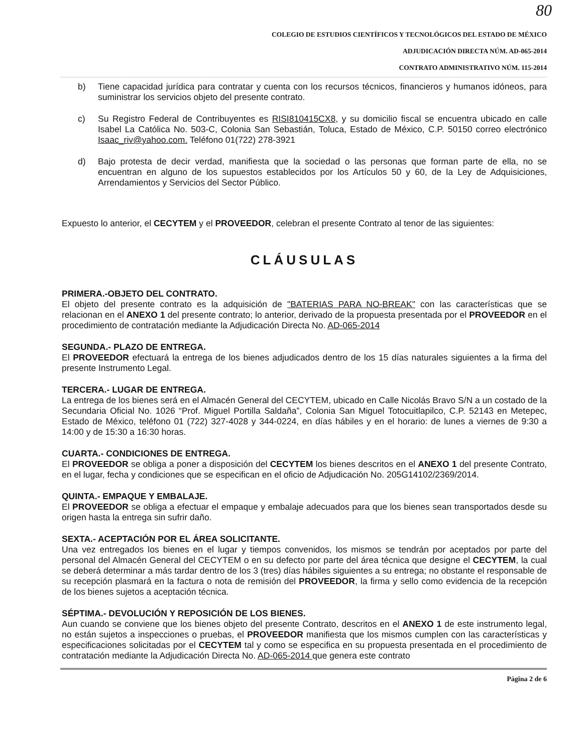80
COLEGIO DE ESTUDIOS CIENTÍFICOS Y TECNOLÓGICOS DEL ESTADO DE MÉXICO
ADJUDICACIÓN DIRECTA NÚM. AD-065-2014
CONTRATO ADMINISTRATIVO NÚM. 115-2014
b) Tiene capacidad jurídica para contratar y cuenta con los recursos técnicos, financieros y humanos idóneos, para suministrar los servicios objeto del presente contrato.
c) Su Registro Federal de Contribuyentes es RISI810415CX8, y su domicilio fiscal se encuentra ubicado en calle Isabel La Católica No. 503-C, Colonia San Sebastián, Toluca, Estado de México, C.P. 50150 correo electrónico Isaac_riv@yahoo.com. Teléfono 01(722) 278-3921
d) Bajo protesta de decir verdad, manifiesta que la sociedad o las personas que forman parte de ella, no se encuentran en alguno de los supuestos establecidos por los Artículos 50 y 60, de la Ley de Adquisiciones, Arrendamientos y Servicios del Sector Público.
Expuesto lo anterior, el CECYTEM y el PROVEEDOR, celebran el presente Contrato al tenor de las siguientes:
CLÁUSULAS
PRIMERA.-OBJETO DEL CONTRATO.
El objeto del presente contrato es la adquisición de "BATERIAS PARA NO-BREAK" con las características que se relacionan en el ANEXO 1 del presente contrato; lo anterior, derivado de la propuesta presentada por el PROVEEDOR en el procedimiento de contratación mediante la Adjudicación Directa No. AD-065-2014
SEGUNDA.- PLAZO DE ENTREGA.
El PROVEEDOR efectuará la entrega de los bienes adjudicados dentro de los 15 días naturales siguientes a la firma del presente Instrumento Legal.
TERCERA.- LUGAR DE ENTREGA.
La entrega de los bienes será en el Almacén General del CECYTEM, ubicado en Calle Nicolás Bravo S/N a un costado de la Secundaria Oficial No. 1026 “Prof. Miguel Portilla Saldaña”, Colonia San Miguel Totocuitlapilco, C.P. 52143 en Metepec, Estado de México, teléfono 01 (722) 327-4028 y 344-0224, en días hábiles y en el horario: de lunes a viernes de 9:30 a 14:00 y de 15:30 a 16:30 horas.
CUARTA.- CONDICIONES DE ENTREGA.
El PROVEEDOR se obliga a poner a disposición del CECYTEM los bienes descritos en el ANEXO 1 del presente Contrato, en el lugar, fecha y condiciones que se especifican en el oficio de Adjudicación No. 205G14102/2369/2014.
QUINTA.- EMPAQUE Y EMBALAJE.
El PROVEEDOR se obliga a efectuar el empaque y embalaje adecuados para que los bienes sean transportados desde su origen hasta la entrega sin sufrir daño.
SEXTA.- ACEPTACIÓN POR EL ÁREA SOLICITANTE.
Una vez entregados los bienes en el lugar y tiempos convenidos, los mismos se tendrán por aceptados por parte del personal del Almacén General del CECYTEM o en su defecto por parte del área técnica que designe el CECYTEM, la cual se deberá determinar a más tardar dentro de los 3 (tres) días hábiles siguientes a su entrega; no obstante el responsable de su recepción plasmará en la factura o nota de remisión del PROVEEDOR, la firma y sello como evidencia de la recepción de los bienes sujetos a aceptación técnica.
SÉPTIMA.- DEVOLUCIÓN Y REPOSICIÓN DE LOS BIENES.
Aun cuando se conviene que los bienes objeto del presente Contrato, descritos en el ANEXO 1 de este instrumento legal, no están sujetos a inspecciones o pruebas, el PROVEEDOR manifiesta que los mismos cumplen con las características y especificaciones solicitadas por el CECYTEM tal y como se especifica en su propuesta presentada en el procedimiento de contratación mediante la Adjudicación Directa No. AD-065-2014 que genera este contrato
Página 2 de 6